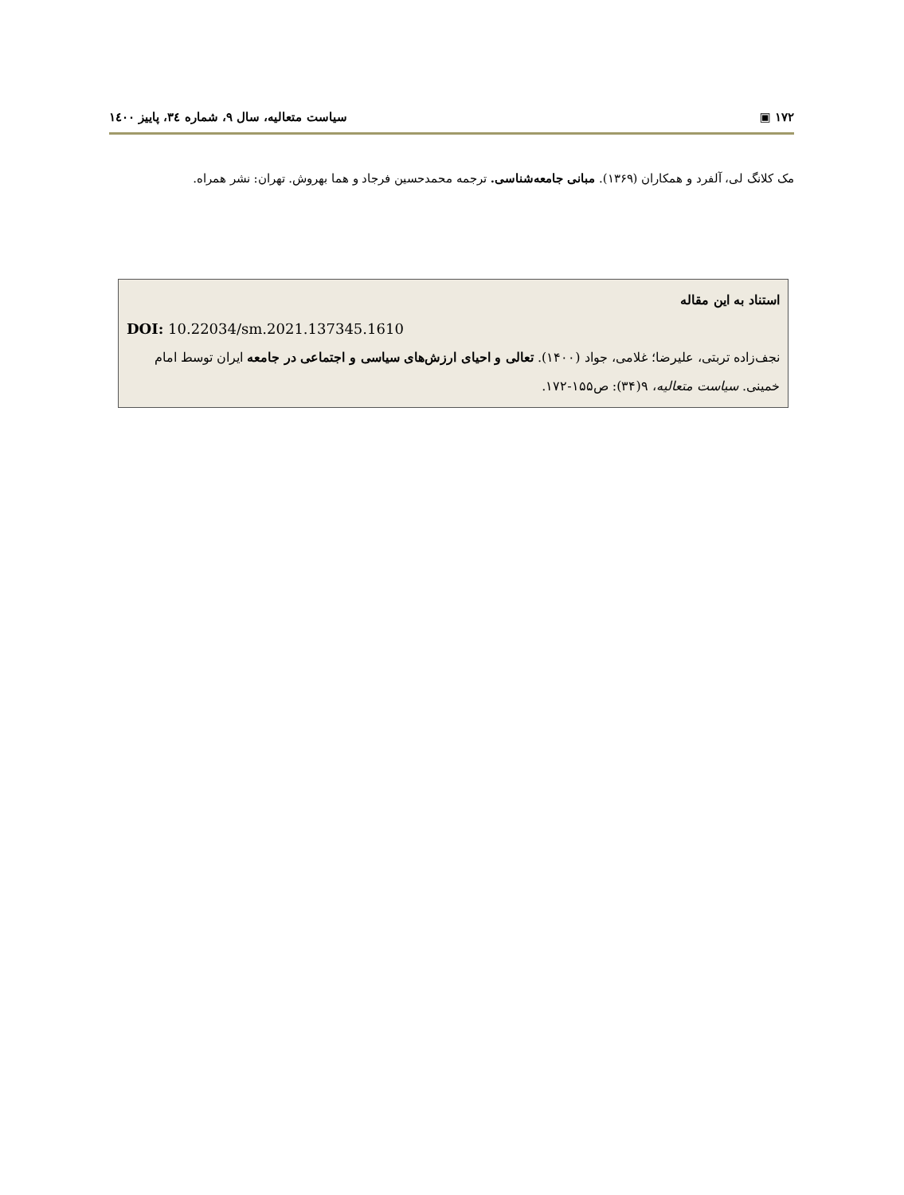۱۷۲ ▣ سیاست متعالیه، سال ۹، شماره ۳٤، پاییز ۱٤۰۰
مک کلانگ لی، آلفرد و همکاران (۱۳۶۹). مبانی جامعه‌شناسی. ترجمه محمدحسین فرجاد و هما بهروش. تهران: نشر همراه.
استناد به این مقاله
DOI: 10.22034/sm.2021.137345.1610
نجف‌زاده تربتی، علیرضا؛ غلامی، جواد (۱۴۰۰). تعالی و احیای ارزش‌های سیاسی و اجتماعی در جامعه ایران توسط امام خمینی. سیاست متعالیه، ۹(۳۴): ص۱۵۵-۱۷۲.